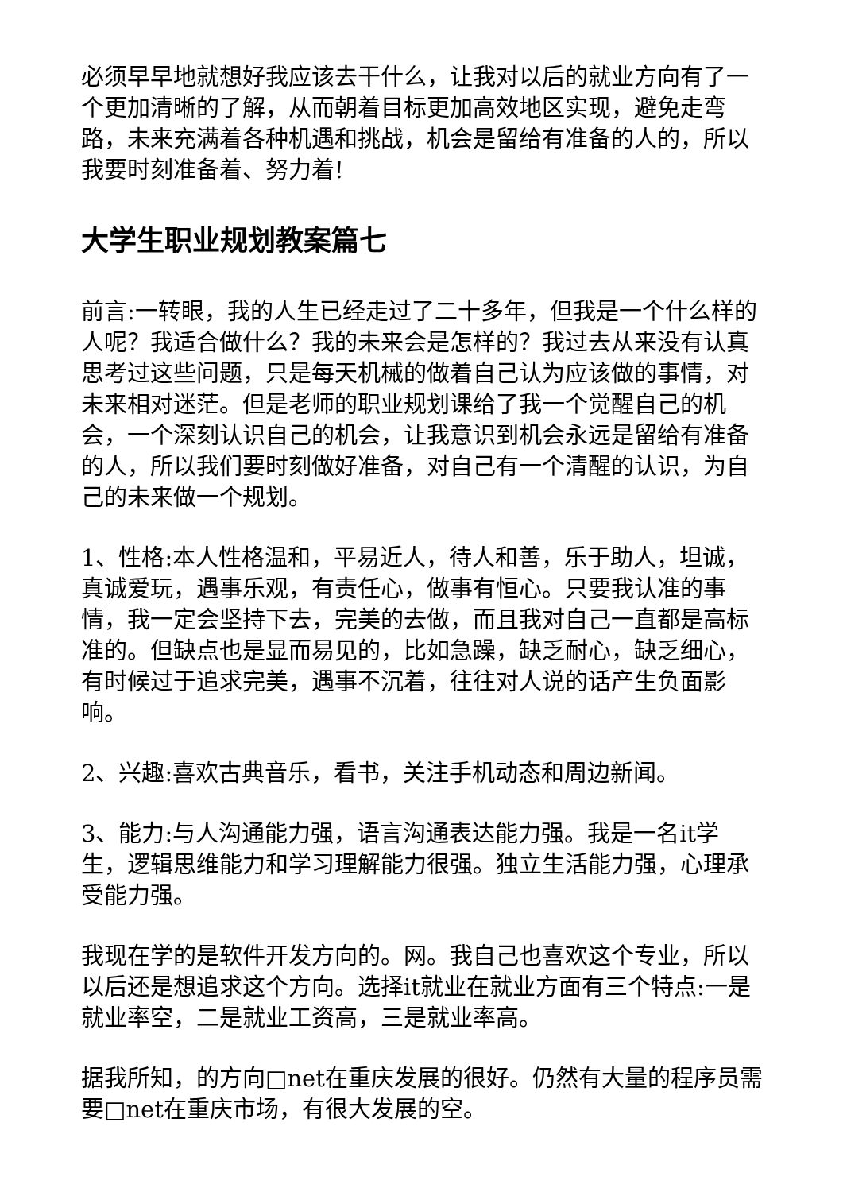必须早早地就想好我应该去干什么，让我对以后的就业方向有了一个更加清晰的了解，从而朝着目标更加高效地区实现，避免走弯路，未来充满着各种机遇和挑战，机会是留给有准备的人的，所以我要时刻准备着、努力着!
大学生职业规划教案篇七
前言:一转眼，我的人生已经走过了二十多年，但我是一个什么样的人呢？我适合做什么？我的未来会是怎样的？我过去从来没有认真思考过这些问题，只是每天机械的做着自己认为应该做的事情，对未来相对迷茫。但是老师的职业规划课给了我一个觉醒自己的机会，一个深刻认识自己的机会，让我意识到机会永远是留给有准备的人，所以我们要时刻做好准备，对自己有一个清醒的认识，为自己的未来做一个规划。
1、性格:本人性格温和，平易近人，待人和善，乐于助人，坦诚，真诚爱玩，遇事乐观，有责任心，做事有恒心。只要我认准的事情，我一定会坚持下去，完美的去做，而且我对自己一直都是高标准的。但缺点也是显而易见的，比如急躁，缺乏耐心，缺乏细心，有时候过于追求完美，遇事不沉着，往往对人说的话产生负面影响。
2、兴趣:喜欢古典音乐，看书，关注手机动态和周边新闻。
3、能力:与人沟通能力强，语言沟通表达能力强。我是一名it学生，逻辑思维能力和学习理解能力很强。独立生活能力强，心理承受能力强。
我现在学的是软件开发方向的。网。我自己也喜欢这个专业，所以以后还是想追求这个方向。选择it就业在就业方面有三个特点:一是就业率空，二是就业工资高，三是就业率高。
据我所知，的方向□net在重庆发展的很好。仍然有大量的程序员需要□net在重庆市场，有很大发展的空。